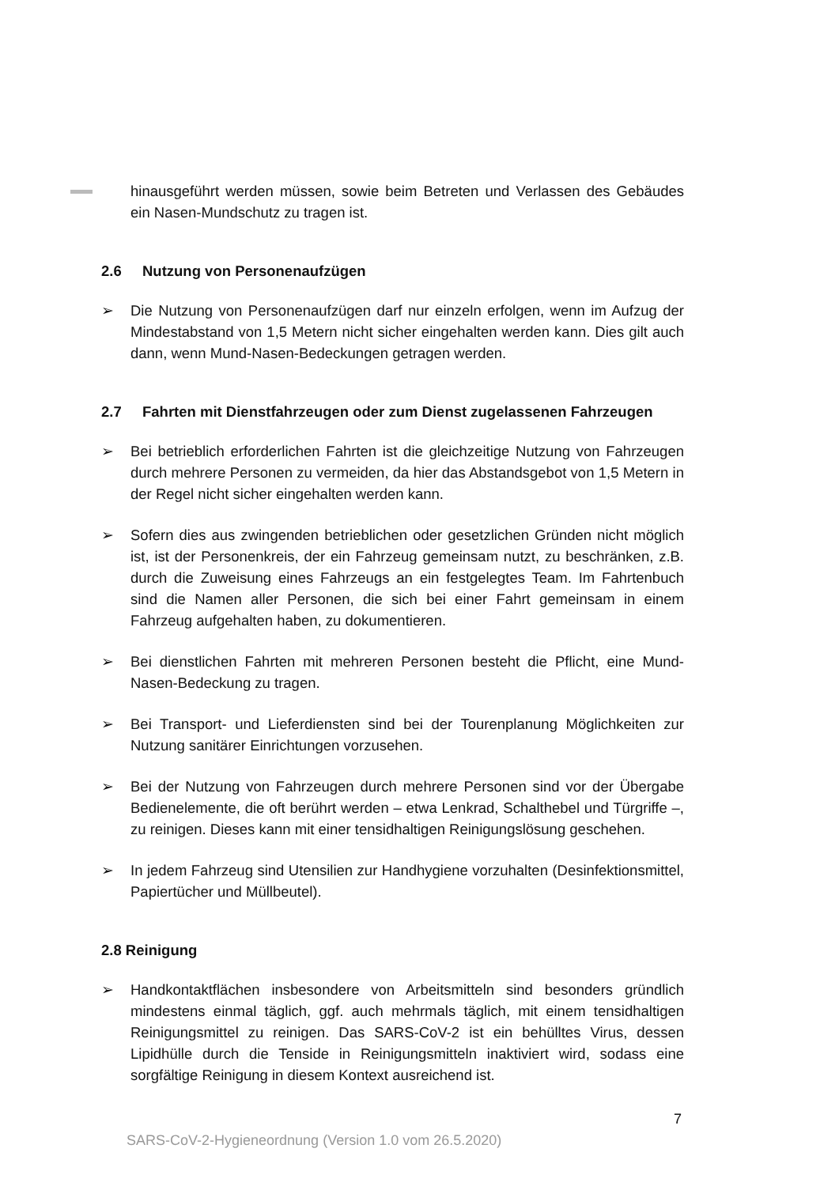hinausgeführt werden müssen, sowie beim Betreten und Verlassen des Gebäudes ein Nasen-Mundschutz zu tragen ist.
2.6 Nutzung von Personenaufzügen
➢ Die Nutzung von Personenaufzügen darf nur einzeln erfolgen, wenn im Aufzug der Mindestabstand von 1,5 Metern nicht sicher eingehalten werden kann. Dies gilt auch dann, wenn Mund-Nasen-Bedeckungen getragen werden.
2.7 Fahrten mit Dienstfahrzeugen oder zum Dienst zugelassenen Fahrzeugen
➢ Bei betrieblich erforderlichen Fahrten ist die gleichzeitige Nutzung von Fahrzeugen durch mehrere Personen zu vermeiden, da hier das Abstandsgebot von 1,5 Metern in der Regel nicht sicher eingehalten werden kann.
➢ Sofern dies aus zwingenden betrieblichen oder gesetzlichen Gründen nicht möglich ist, ist der Personenkreis, der ein Fahrzeug gemeinsam nutzt, zu beschränken, z.B. durch die Zuweisung eines Fahrzeugs an ein festgelegtes Team. Im Fahrtenbuch sind die Namen aller Personen, die sich bei einer Fahrt gemeinsam in einem Fahrzeug aufgehalten haben, zu dokumentieren.
➢ Bei dienstlichen Fahrten mit mehreren Personen besteht die Pflicht, eine Mund-Nasen-Bedeckung zu tragen.
➢ Bei Transport- und Lieferdiensten sind bei der Tourenplanung Möglichkeiten zur Nutzung sanitärer Einrichtungen vorzusehen.
➢ Bei der Nutzung von Fahrzeugen durch mehrere Personen sind vor der Übergabe Bedienelemente, die oft berührt werden – etwa Lenkrad, Schalthebel und Türgriffe –, zu reinigen. Dieses kann mit einer tensidhaltigen Reinigungslösung geschehen.
➢ In jedem Fahrzeug sind Utensilien zur Handhygiene vorzuhalten (Desinfektionsmittel, Papiertücher und Müllbeutel).
2.8 Reinigung
➢ Handkontaktflächen insbesondere von Arbeitsmitteln sind besonders gründlich mindestens einmal täglich, ggf. auch mehrmals täglich, mit einem tensidhaltigen Reinigungsmittel zu reinigen. Das SARS-CoV-2 ist ein behülltes Virus, dessen Lipidhülle durch die Tenside in Reinigungsmitteln inaktiviert wird, sodass eine sorgfältige Reinigung in diesem Kontext ausreichend ist.
7
SARS-CoV-2-Hygieneordnung (Version 1.0 vom 26.5.2020)